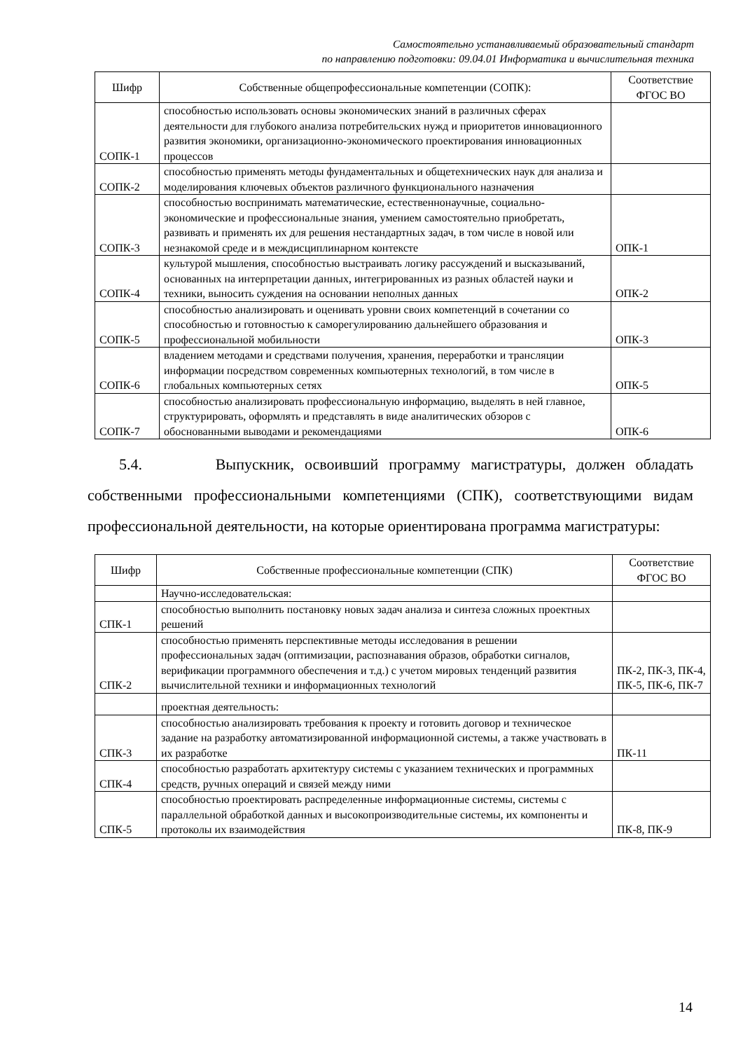Самостоятельно устанавливаемый образовательный стандарт
по направлению подготовки: 09.04.01 Информатика и вычислительная техника
| Шифр | Собственные общепрофессиональные компетенции (СОПК): | Соответствие ФГОС ВО |
| --- | --- | --- |
| СОПК-1 | способностью использовать основы экономических знаний в различных сферах деятельности для глубокого анализа потребительских нужд и приоритетов инновационного развития экономики, организационно-экономического проектирования инновационных процессов | |
| СОПК-2 | способностью применять методы фундаментальных и общетехнических наук для анализа и моделирования ключевых объектов различного функционального назначения | |
| СОПК-3 | способностью воспринимать математические, естественнонаучные, социально-экономические и профессиональные знания, умением самостоятельно приобретать, развивать и применять их для решения нестандартных задач, в том числе в новой или незнакомой среде и в междисциплинарном контексте | ОПК-1 |
| СОПК-4 | культурой мышления, способностью выстраивать логику рассуждений и высказываний, основанных на интерпретации данных, интегрированных из разных областей науки и техники, выносить суждения на основании неполных данных | ОПК-2 |
| СОПК-5 | способностью анализировать и оценивать уровни своих компетенций в сочетании со способностью и готовностью к саморегулированию дальнейшего образования и профессиональной мобильности | ОПК-3 |
| СОПК-6 | владением методами и средствами получения, хранения, переработки и трансляции информации посредством современных компьютерных технологий, в том числе в глобальных компьютерных сетях | ОПК-5 |
| СОПК-7 | способностью анализировать профессиональную информацию, выделять в ней главное, структурировать, оформлять и представлять в виде аналитических обзоров с обоснованными выводами и рекомендациями | ОПК-6 |
5.4. Выпускник, освоивший программу магистратуры, должен обладать собственными профессиональными компетенциями (СПК), соответствующими видам профессиональной деятельности, на которые ориентирована программа магистратуры:
| Шифр | Собственные профессиональные компетенции (СПК) | Соответствие ФГОС ВО |
| --- | --- | --- |
| | Научно-исследовательская: | |
| СПК-1 | способностью выполнить постановку новых задач анализа и синтеза сложных проектных решений | |
| СПК-2 | способностью применять перспективные методы исследования в решении профессиональных задач (оптимизации, распознавания образов, обработки сигналов, верификации программного обеспечения и т.д.) с учетом мировых тенденций развития вычислительной техники и информационных технологий | ПК-2, ПК-3, ПК-4, ПК-5, ПК-6, ПК-7 |
| | проектная деятельность: | |
| СПК-3 | способностью анализировать требования к проекту и готовить договор и техническое задание на разработку автоматизированной информационной системы, а также участвовать в их разработке | ПК-11 |
| СПК-4 | способностью разработать архитектуру системы с указанием технических и программных средств, ручных операций и связей между ними | |
| СПК-5 | способностью проектировать распределенные информационные системы, системы с параллельной обработкой данных и высокопроизводительные системы, их компоненты и протоколы их взаимодействия | ПК-8, ПК-9 |
14